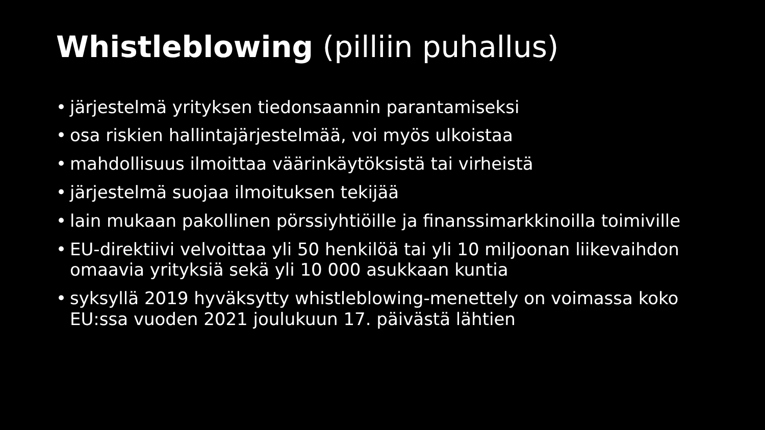Whistleblowing (pilliin puhallus)
• järjestelmä yrityksen tiedonsaannin parantamiseksi
• osa riskien hallintajärjestelmää, voi myös ulkoistaa
• mahdollisuus ilmoittaa väärinkäytöksistä tai virheistä
• järjestelmä suojaa ilmoituksen tekijää
• lain mukaan pakollinen pörssiyhtiöille ja finanssimarkkinoilla toimiville
• EU-direktiivi velvoittaa yli 50 henkilöä tai yli 10 miljoonan liikevaihdon omaavia yrityksiä sekä yli 10 000 asukkaan kuntia
• syksyllä 2019 hyväksytty whistleblowing-menettely on voimassa koko EU:ssa vuoden 2021 joulukuun 17. päivästä lähtien